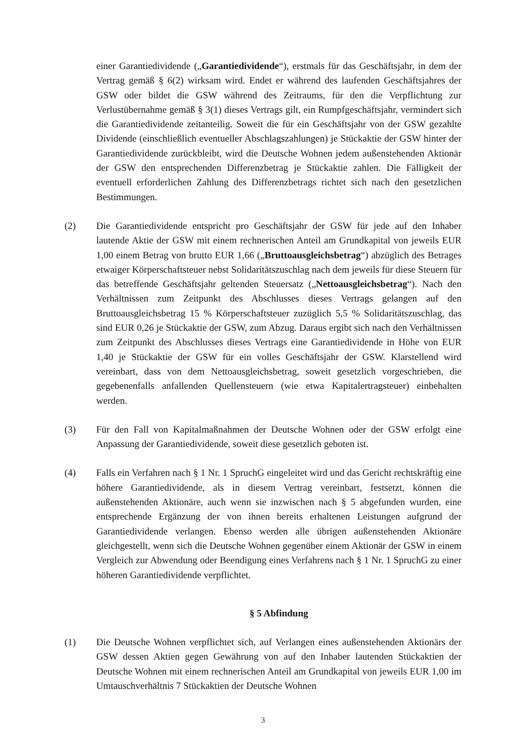einer Garantiedividende („Garantiedividende“), erstmals für das Geschäftsjahr, in dem der Vertrag gemäß § 6(2) wirksam wird. Endet er während des laufenden Geschäftsjahres der GSW oder bildet die GSW während des Zeitraums, für den die Verpflichtung zur Verlustübernahme gemäß § 3(1) dieses Vertrags gilt, ein Rumpfgeschäftsjahr, vermindert sich die Garantiedividende zeitanteilig. Soweit die für ein Geschäftsjahr von der GSW gezahlte Dividende (einschließlich eventueller Abschlagszahlungen) je Stückaktie der GSW hinter der Garantiedividende zurückbleibt, wird die Deutsche Wohnen jedem außenstehenden Aktionär der GSW den entsprechenden Differenzbetrag je Stückaktie zahlen. Die Fälligkeit der eventuell erforderlichen Zahlung des Differenzbetrags richtet sich nach den gesetzlichen Bestimmungen.
(2) Die Garantiedividende entspricht pro Geschäftsjahr der GSW für jede auf den Inhaber lautende Aktie der GSW mit einem rechnerischen Anteil am Grundkapital von jeweils EUR 1,00 einem Betrag von brutto EUR 1,66 („Bruttoausgleichsbetrag“) abzüglich des Betrages etwaiger Körperschaftsteuer nebst Solidaritätszuschlag nach dem jeweils für diese Steuern für das betreffende Geschäftsjahr geltenden Steuersatz („Nettoausgleichsbetrag“). Nach den Verhältnissen zum Zeitpunkt des Abschlusses dieses Vertrags gelangen auf den Bruttoausgleichsbetrag 15 % Körperschaftsteuer zuzüglich 5,5 % Solidaritätszuschlag, das sind EUR 0,26 je Stückaktie der GSW, zum Abzug. Daraus ergibt sich nach den Verhältnissen zum Zeitpunkt des Abschlusses dieses Vertrags eine Garantiedividende in Höhe von EUR 1,40 je Stückaktie der GSW für ein volles Geschäftsjahr der GSW. Klarstellend wird vereinbart, dass von dem Nettoausgleichsbetrag, soweit gesetzlich vorgeschrieben, die gegebenenfalls anfallenden Quellensteuern (wie etwa Kapitalertragsteuer) einbehalten werden.
(3) Für den Fall von Kapitalmaßnahmen der Deutsche Wohnen oder der GSW erfolgt eine Anpassung der Garantiedividende, soweit diese gesetzlich geboten ist.
(4) Falls ein Verfahren nach § 1 Nr. 1 SpruchG eingeleitet wird und das Gericht rechtskräftig eine höhere Garantiedividende, als in diesem Vertrag vereinbart, festsetzt, können die außenstehenden Aktionäre, auch wenn sie inzwischen nach § 5 abgefunden wurden, eine entsprechende Ergänzung der von ihnen bereits erhaltenen Leistungen aufgrund der Garantiedividende verlangen. Ebenso werden alle übrigen außenstehenden Aktionäre gleichgestellt, wenn sich die Deutsche Wohnen gegenüber einem Aktionär der GSW in einem Vergleich zur Abwendung oder Beendigung eines Verfahrens nach § 1 Nr. 1 SpruchG zu einer höheren Garantiedividende verpflichtet.
§ 5 Abfindung
(1) Die Deutsche Wohnen verpflichtet sich, auf Verlangen eines außenstehenden Aktionärs der GSW dessen Aktien gegen Gewährung von auf den Inhaber lautenden Stückaktien der Deutsche Wohnen mit einem rechnerischen Anteil am Grundkapital von jeweils EUR 1,00 im Umtauschverhältnis 7 Stückaktien der Deutsche Wohnen
3